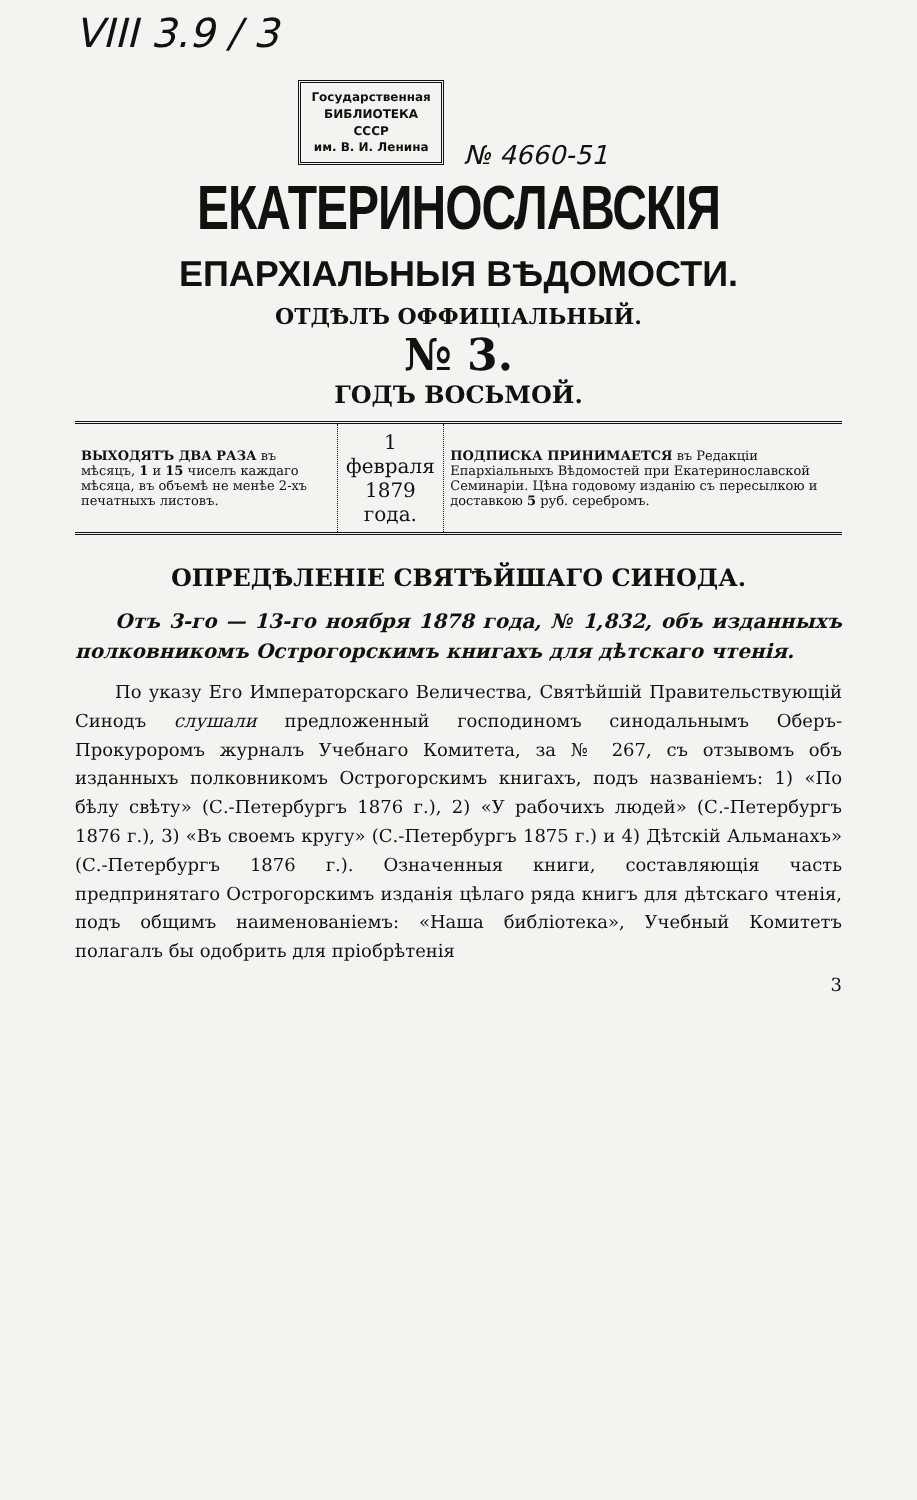VIII 3.9 / 3
Государственная
БИБЛИОТЕКА
СССР
им. В. И. Ленина
№ 4660-51
ЕКАТЕРИНОСЛАВСКІЯ
ЕПАРХІАЛЬНЫЯ ВѢДОМОСТИ.
ОТДѢЛЪ ОФФИЦІАЛЬНЫЙ.
№ 3.
ГОДЪ ВОСЬМОЙ.
| ВЫХОДЯТЪ ДВА РАЗА въ мѣсяцъ, 1 и 15 чиселъ каждаго мѣсяца, въ объемѣ не менѣе 2-хъ печатныхъ листовъ. | 1 февраля 1879 года. | ПОДПИСКА ПРИНИМАЕТСЯ въ Редакціи Епархіальныхъ Вѣдомостей при Екатеринославской Семинаріи. Цѣна годовому изданію съ пересылкою и доставкою 5 руб. серебромъ. |
ОПРЕДѢЛЕНІЕ СВЯТѢЙШАГО СИНОДА.
Отъ 3-го — 13-го ноября 1878 года, № 1,832, объ изданныхъ полковникомъ Острогорскимъ книгахъ для дѣтскаго чтенія.
По указу Его Императорскаго Величества, Святѣйшій Правительствующій Синодъ слушали предложенный господиномъ синодальнымъ Оберъ-Прокуроромъ журналъ Учебнаго Комитета, за № 267, съ отзывомъ объ изданныхъ полковникомъ Острогорскимъ книгахъ, подъ названіемъ: 1) «По бѣлу свѣту» (С.-Петербургъ 1876 г.), 2) «У рабочихъ людей» (С.-Петербургъ 1876 г.), 3) «Въ своемъ кругу» (С.-Петербургъ 1875 г.) и 4) Дѣтскій Альманахъ» (С.-Петербургъ 1876 г.). Означенныя книги, составляющія часть предпринятаго Острогорскимъ изданія цѣлаго ряда книгъ для дѣтскаго чтенія, подъ общимъ наименованіемъ: «Наша библіотека», Учебный Комитетъ полагалъ бы одобрить для пріобрѣтенія
3